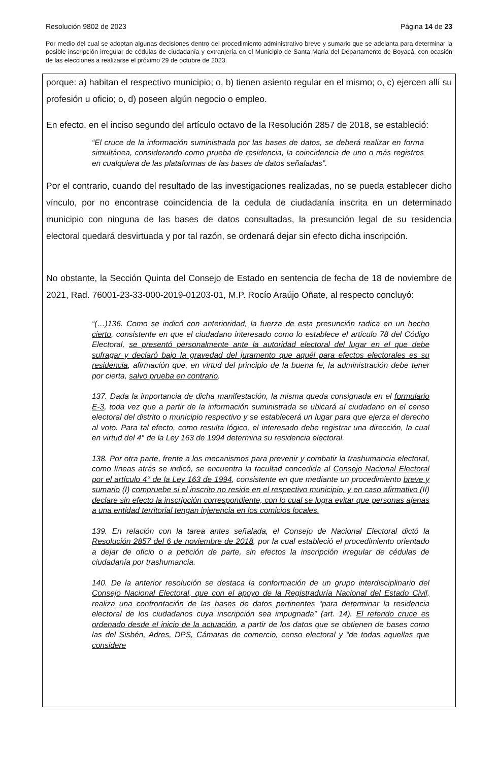Resolución 9802 de 2023 Página 14 de 23
Por medio del cual se adoptan algunas decisiones dentro del procedimiento administrativo breve y sumario que se adelanta para determinar la posible inscripción irregular de cédulas de ciudadanía y extranjería en el Municipio de Santa María del Departamento de Boyacá, con ocasión de las elecciones a realizarse el próximo 29 de octubre de 2023.
porque: a) habitan el respectivo municipio; o, b) tienen asiento regular en el mismo; o, c) ejercen allí su profesión u oficio; o, d) poseen algún negocio o empleo.
En efecto, en el inciso segundo del artículo octavo de la Resolución 2857 de 2018, se estableció:
“El cruce de la información suministrada por las bases de datos, se deberá realizar en forma simultánea, considerando como prueba de residencia, la coincidencia de uno o más registros en cualquiera de las plataformas de las bases de datos señaladas”.
Por el contrario, cuando del resultado de las investigaciones realizadas, no se pueda establecer dicho vínculo, por no encontrase coincidencia de la cedula de ciudadanía inscrita en un determinado municipio con ninguna de las bases de datos consultadas, la presunción legal de su residencia electoral quedará desvirtuada y por tal razón, se ordenará dejar sin efecto dicha inscripción.
No obstante, la Sección Quinta del Consejo de Estado en sentencia de fecha de 18 de noviembre de 2021, Rad. 76001-23-33-000-2019-01203-01, M.P. Rocío Araújo Oñate, al respecto concluyó:
“(…)136. Como se indicó con anterioridad, la fuerza de esta presunción radica en un hecho cierto, consistente en que el ciudadano interesado como lo establece el artículo 78 del Código Electoral, se presentó personalmente ante la autoridad electoral del lugar en el que debe sufragar y declaró bajo la gravedad del juramento que aquél para efectos electorales es su residencia, afirmación que, en virtud del principio de la buena fe, la administración debe tener por cierta, salvo prueba en contrario.
137. Dada la importancia de dicha manifestación, la misma queda consignada en el formulario E-3, toda vez que a partir de la información suministrada se ubicará al ciudadano en el censo electoral del distrito o municipio respectivo y se establecerá un lugar para que ejerza el derecho al voto. Para tal efecto, como resulta lógico, el interesado debe registrar una dirección, la cual en virtud del 4° de la Ley 163 de 1994 determina su residencia electoral.
138. Por otra parte, frente a los mecanismos para prevenir y combatir la trashumancia electoral, como líneas atrás se indicó, se encuentra la facultad concedida al Consejo Nacional Electoral por el artículo 4° de la Ley 163 de 1994, consistente en que mediante un procedimiento breve y sumario (I) compruebe si el inscrito no reside en el respectivo municipio, y en caso afirmativo (II) declare sin efecto la inscripción correspondiente, con lo cual se logra evitar que personas ajenas a una entidad territorial tengan injerencia en los comicios locales.
139. En relación con la tarea antes señalada, el Consejo de Nacional Electoral dictó la Resolución 2857 del 6 de noviembre de 2018, por la cual estableció el procedimiento orientado a dejar de oficio o a petición de parte, sin efectos la inscripción irregular de cédulas de ciudadanía por trashumancia.
140. De la anterior resolución se destaca la conformación de un grupo interdisciplinario del Consejo Nacional Electoral, que con el apoyo de la Registraduría Nacional del Estado Civil, realiza una confrontación de las bases de datos pertinentes “para determinar la residencia electoral de los ciudadanos cuya inscripción sea impugnada” (art. 14). El referido cruce es ordenado desde el inicio de la actuación, a partir de los datos que se obtienen de bases como las del Sisbén, Adres, DPS, Cámaras de comercio, censo electoral y “de todas aquellas que considere